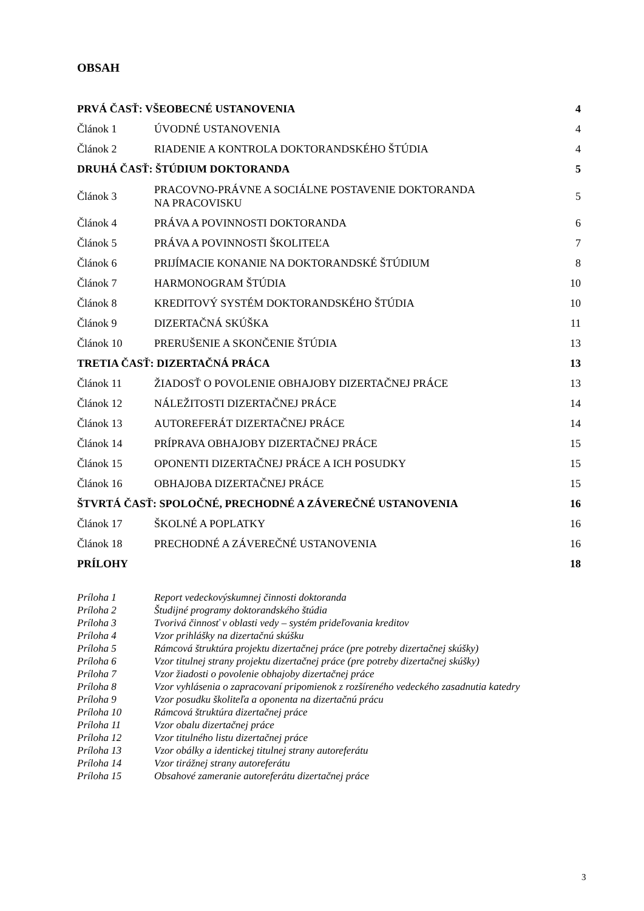OBSAH
| PRVÁ ČASŤ: VŠEOBECNÉ USTANOVENIA | | 4 |
| Článok 1 | ÚVODNÉ USTANOVENIA | 4 |
| Článok 2 | RIADENIE A KONTROLA DOKTORANDSKÉHO ŠTÚDIA | 4 |
| DRUHÁ ČASŤ: ŠTÚDIUM DOKTORANDA | | 5 |
| Článok 3 | PRACOVNO-PRÁVNE A SOCIÁLNE POSTAVENIE DOKTORANDA NA PRACOVISKU | 5 |
| Článok 4 | PRÁVA A POVINNOSTI DOKTORANDA | 6 |
| Článok 5 | PRÁVA A POVINNOSTI ŠKOLITEĽA | 7 |
| Článok 6 | PRIJÍMACIE KONANIE NA DOKTORANDSKÉ ŠTÚDIUM | 8 |
| Článok 7 | HARMONOGRAM ŠTÚDIA | 10 |
| Článok 8 | KREDITOVÝ SYSTÉM DOKTORANDSKÉHO ŠTÚDIA | 10 |
| Článok 9 | DIZERTAČNÁ SKÚŠKA | 11 |
| Článok 10 | PRERUŠENIE A SKONČENIE ŠTÚDIA | 13 |
| TRETIA ČASŤ: DIZERTAČNÁ PRÁCA | | 13 |
| Článok 11 | ŽIADOSŤ O POVOLENIE OBHAJOBY DIZERTAČNEJ PRÁCE | 13 |
| Článok 12 | NÁLEŽITOSTI DIZERTAČNEJ PRÁCE | 14 |
| Článok 13 | AUTOREFERÁT DIZERTAČNEJ PRÁCE | 14 |
| Článok 14 | PRÍPRAVA OBHAJOBY DIZERTAČNEJ PRÁCE | 15 |
| Článok 15 | OPONENTI DIZERTAČNEJ PRÁCE A ICH POSUDKY | 15 |
| Článok 16 | OBHAJOBA DIZERTAČNEJ PRÁCE | 15 |
| ŠTVRTÁ ČASŤ: SPOLOČNÉ, PRECHODNÉ A ZÁVEREČNÉ USTANOVENIA | | 16 |
| Článok 17 | ŠKOLNÉ A POPLATKY | 16 |
| Článok 18 | PRECHODNÉ A ZÁVEREČNÉ USTANOVENIA | 16 |
| PRÍLOHY | | 18 |
Príloha 1 Report vedeckovýskumnej činnosti doktoranda
Príloha 2 Študijné programy doktorandského štúdia
Príloha 3 Tvorivá činnosť v oblasti vedy – systém prideľovania kreditov
Príloha 4 Vzor prihlášky na dizertačnú skúšku
Príloha 5 Rámcová štruktúra projektu dizertačnej práce (pre potreby dizertačnej skúšky)
Príloha 6 Vzor titulnej strany projektu dizertačnej práce (pre potreby dizertačnej skúšky)
Príloha 7 Vzor žiadosti o povolenie obhajoby dizertačnej práce
Príloha 8 Vzor vyhlásenia o zapracovaní pripomienok z rozšíreného vedeckého zasadnutia katedry
Príloha 9 Vzor posudku školiteľa a oponenta na dizertačnú prácu
Príloha 10 Rámcová štruktúra dizertačnej práce
Príloha 11 Vzor obalu dizertačnej práce
Príloha 12 Vzor titulného listu dizertačnej práce
Príloha 13 Vzor obálky a identickej titulnej strany autoreferátu
Príloha 14 Vzor tirážnej strany autoreferátu
Príloha 15 Obsahové zameranie autoreferátu dizertačnej práce
3